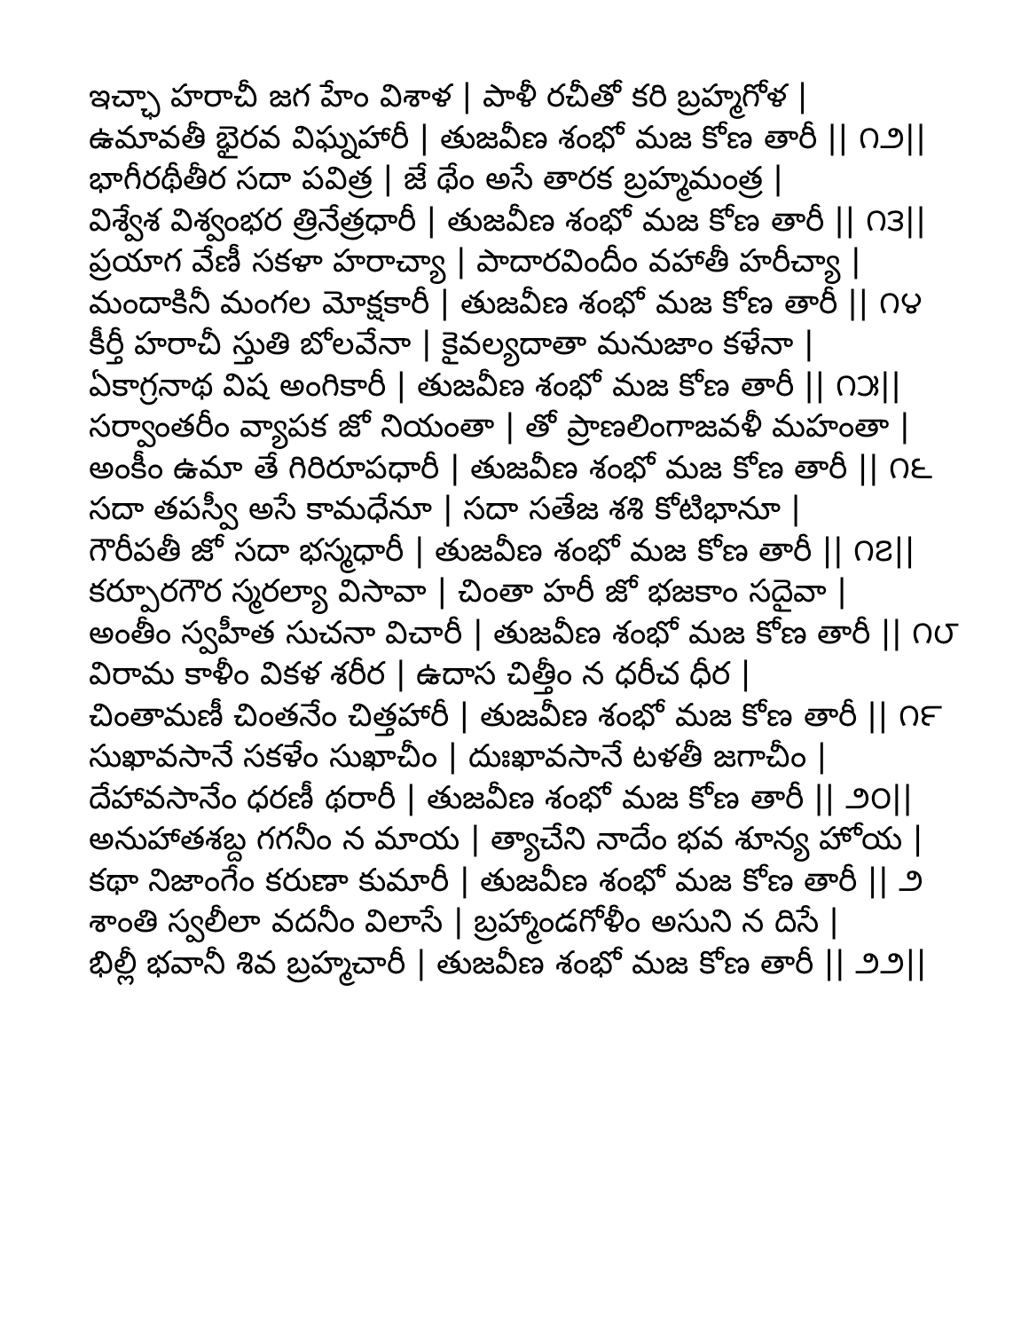ఇచ్ఛా హరాచీ జగ హేం విశాళ | పాళీ రచీతో కరి బ్రహ్మగోళ |
ఉమావతీ భైరవ విఘ్నహారీ | తుజవీణ శంభో మజ కోణ తారీ || ౧౨||
భాగీరథీతీర సదా పవిత్ర | జే థేం అసే తారక బ్రహ్మమంత్ర |
విశ్వేశ విశ్వంభర త్రినేత్రధారీ | తుజవీణ శంభో మజ కోణ తారీ || ౧౩||
ప్రయాగ వేణీ సకళా హరాచ్యా | పాదారవిందీం వహాతీ హరీచ్యా |
మందాకినీ మంగల మోక్షకారీ | తుజవీణ శంభో మజ కోణ తారీ || ౧౪
కీర్తీ హరాచీ స్తుతి బోలవేనా | కైవల్యదాతా మనుజాం కళేనా |
ఏకాగ్రనాథ విష అంగికారీ | తుజవీణ శంభో మజ కోణ తారీ || ౧౫||
సర్వాంతరీం వ్యాపక జో నియంతా | తో ప్రాణలింగాజవళీ మహంతా |
అంకీం ఉమా తే గిరిరూపధారీ | తుజవీణ శంభో మజ కోణ తారీ || ౧౬
సదా తపస్వీ అసే కామధేనూ | సదా సతేజ శశి కోటిభానూ |
గౌరీపతీ జో సదా భస్మధారీ | తుజవీణ శంభో మజ కోణ తారీ || ౧౭||
కర్పూరగౌర స్మరల్యా విసావా | చింతా హరీ జో భజకాం సదైవా |
అంతీం స్వహీత సుచనా విచారీ | తుజవీణ శంభో మజ కోణ తారీ || ౧౮
విరామ కాళీం వికళ శరీర | ఉదాస చిత్తీం న ధరీచ ధీర |
చింతామణీ చింతనేం చిత్తహారీ | తుజవీణ శంభో మజ కోణ తారీ || ౧౯
సుఖావసానే సకళేం సుఖాచీం | దుఃఖావసానే టళతీ జగాచీం |
దేహావసానేం ధరణీ థరారీ | తుజవీణ శంభో మజ కోణ తారీ || ౨౦||
అనుహాతశబ్ద గగనీం న మాయ | త్యాచేని నాదేం భవ శూన్య హోయ |
కథా నిజాంగేం కరుణా కుమారీ | తుజవీణ శంభో మజ కోణ తారీ || ౨
శాంతి స్వలీలా వదనీం విలాసే | బ్రహ్మాండగోళీం అసుని న దిసే |
భిల్లీ భవానీ శివ బ్రహ్మచారీ | తుజవీణ శంభో మజ కోణ తారీ || ౨౨||